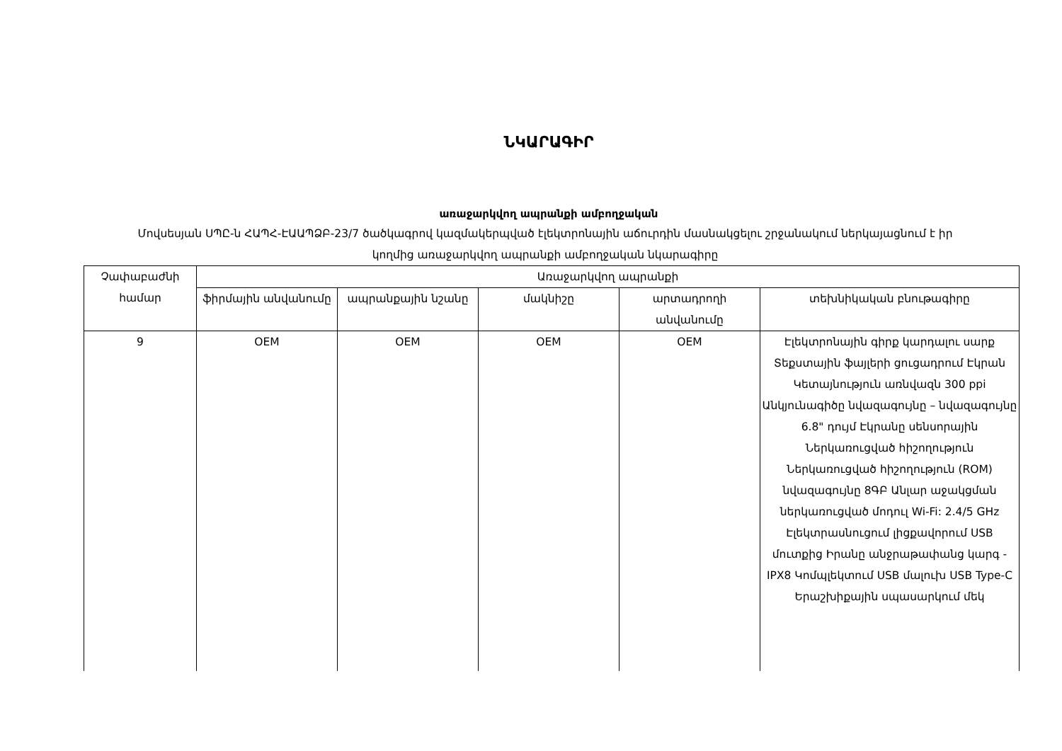ՆԿԱՐԱԳԻՐ
առաջարկվող ապրանքի ամբողջական
Մովսեսյան ՍՊԸ-ն ՀԱՊՀ-ԷԱԱՊՁԲ-23/7 ծածկագրով կազմակերպված էլեկտրոնային աճուրդին մասնակցելու շրջանակում ներկայացնում է իր կողմից առաջարկվող ապրանքի ամբողջական նկարագիրը
| Չափաբաժնի համար | Առաջարկվող ապրանքի | | | | |
| --- | --- | --- | --- | --- | --- |
| | ֆիրմային անվանումը | ապրանքային նշանը | մակնիշը | արտադրողի անվանումը | տեխնիկական բնութագիրը |
| 9 | OEM | OEM | OEM | OEM | Էլեկտրոնային գիրք կարդալու սարք Տեքստային ֆայլերի ցուցադրում Էկրան Կետայնություն առնվազն 300 ppi Անկյունագիծը նվազագույնը – նվազագույնը 6.8" դույմ Էկրանը սենսորային Ներկառուցված հիշողություն Ներկառուցված հիշողություն (ROM) նվազագույնը 8ԳԲ Անլար աջակցման ներկառուցված մոդուլ Wi-Fi: 2.4/5 GHz Էլեկտրասնուցում լիցքավորում USB մուտքից Իրանը անջրաթափանց կարգ - IPX8 Կոմպլեկտում USB մալուխ USB Type-C Երաշխիքային սպասարկում մեկ |